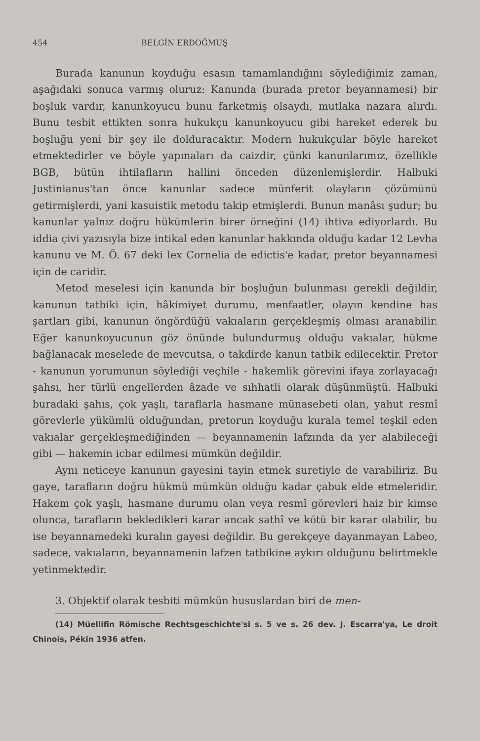454 BELGİN ERDOĞMUŞ
Burada kanunun koyduğu esasın tamamlandığını söylediğimiz zaman, aşağıdaki sonuca varmış oluruz: Kanunda (burada pretor beyannamesi) bir boşluk vardır, kanunkoyucu bunu farketmiş olsaydı, mutlaka nazara alırdı. Bunu tesbit ettikten sonra hukukçu kanunkoyucu gibi hareket ederek bu boşluğu yeni bir şey ile dolduracaktır. Modern hukukçular böyle hareket etmektedirler ve böyle yapınaları da caizdir, çünki kanunlarımız, özellikle BGB, bütün ihtilafların hallini önceden düzenlemişlerdir. Halbuki Justinianus'tan önce kanunlar sadece münferit olayların çözümünü getirmişlerdi, yani kasuistik metodu takip etmişlerdi. Bunun manâsı şudur; bu kanunlar yalnız doğru hükümlerin birer örneğini (14) ihtiva ediyorlardı. Bu iddia çivi yazısıyla bize intikal eden kanunlar hakkında olduğu kadar 12 Levha kanunu ve M. Ö. 67 deki lex Cornelia de edictis'e kadar, pretor beyannamesi için de caridir.
Metod meselesi için kanunda bir boşluğun bulunması gerekli değildir, kanunun tatbiki için, hâkimiyet durumu, menfaatler, olayın kendine has şartları gibi, kanunun öngördüğü vakıaların gerçekleşmiş olması aranabilir. Eğer kanunkoyucunun göz önünde bulundurmuş olduğu vakıalar, hükme bağlanacak meselede de mevcutsa, o takdirde kanun tatbik edilecektir. Pretor - kanunun yorumunun söylediği veçhile - hakemlik görevini ifaya zorlayacağı şahsı, her türlü engellerden âzade ve sıhhatli olarak düşünmüştü. Halbuki buradaki şahıs, çok yaşlı, taraflarla hasmane münasebeti olan, yahut resmî görevlerle yükümlü olduğundan, pretorun koyduğu kurala temel teşkil eden vakıalar gerçekleşmediğinden — beyannamenin lafzında da yer alabileceği gibi — hakemin icbar edilmesi mümkün değildir.
Aynı neticeye kanunun gayesini tayin etmek suretiyle de varabiliriz. Bu gaye, tarafların doğru hükmü mümkün olduğu kadar çabuk elde etmeleridir. Hakem çok yaşlı, hasmane durumu olan veya resmî görevleri haiz bir kimse olunca, tarafların bekledikleri karar ancak sathî ve kötü bir karar olabilir, bu ise beyannamedeki kuralın gayesi değildir. Bu gerekçeye dayanmayan Labeo, sadece, vakıaların, beyannamenin lafzen tatbikine aykırı olduğunu belirtmekle yetinmektedir.
3. Objektif olarak tesbiti mümkün hususlardan biri de men-
(14) Müellifin Römische Rechtsgeschichte'si s. 5 ve s. 26 dev. J. Escarra'ya, Le droit Chinois, Pékin 1936 atfen.